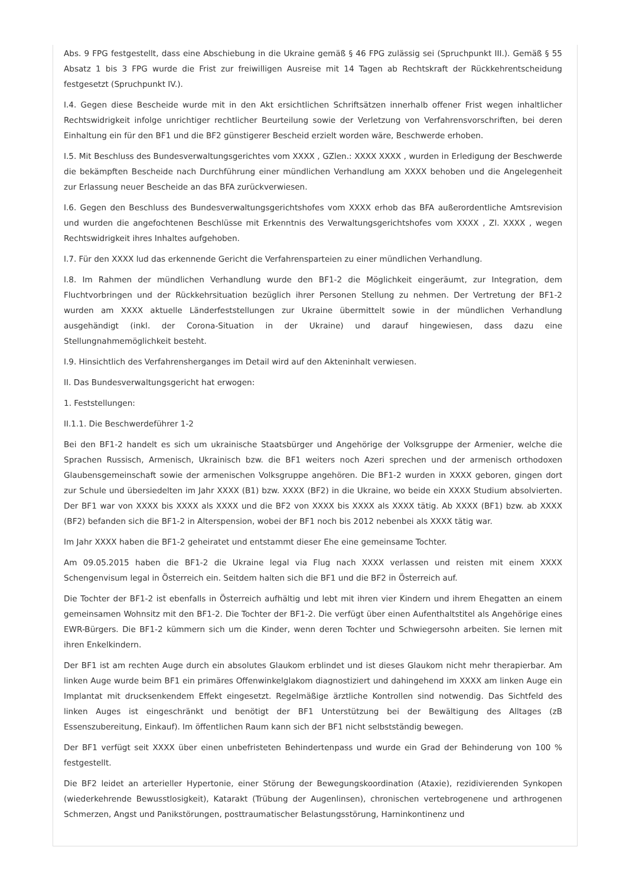Abs. 9 FPG festgestellt, dass eine Abschiebung in die Ukraine gemäß § 46 FPG zulässig sei (Spruchpunkt III.). Gemäß § 55 Absatz 1 bis 3 FPG wurde die Frist zur freiwilligen Ausreise mit 14 Tagen ab Rechtskraft der Rückkehrentscheidung festgesetzt (Spruchpunkt IV.).
I.4. Gegen diese Bescheide wurde mit in den Akt ersichtlichen Schriftsätzen innerhalb offener Frist wegen inhaltlicher Rechtswidrigkeit infolge unrichtiger rechtlicher Beurteilung sowie der Verletzung von Verfahrensvorschriften, bei deren Einhaltung ein für den BF1 und die BF2 günstigerer Bescheid erzielt worden wäre, Beschwerde erhoben.
I.5. Mit Beschluss des Bundesverwaltungsgerichtes vom XXXX , GZlen.: XXXX XXXX , wurden in Erledigung der Beschwerde die bekämpften Bescheide nach Durchführung einer mündlichen Verhandlung am XXXX behoben und die Angelegenheit zur Erlassung neuer Bescheide an das BFA zurückverwiesen.
I.6. Gegen den Beschluss des Bundesverwaltungsgerichtshofes vom XXXX erhob das BFA außerordentliche Amtsrevision und wurden die angefochtenen Beschlüsse mit Erkenntnis des Verwaltungsgerichtshofes vom XXXX , Zl. XXXX , wegen Rechtswidrigkeit ihres Inhaltes aufgehoben.
I.7. Für den XXXX lud das erkennende Gericht die Verfahrensparteien zu einer mündlichen Verhandlung.
I.8. Im Rahmen der mündlichen Verhandlung wurde den BF1-2 die Möglichkeit eingeräumt, zur Integration, dem Fluchtvorbringen und der Rückkehrsituation bezüglich ihrer Personen Stellung zu nehmen. Der Vertretung der BF1-2 wurden am XXXX aktuelle Länderfeststellungen zur Ukraine übermittelt sowie in der mündlichen Verhandlung ausgehändigt (inkl. der Corona-Situation in der Ukraine) und darauf hingewiesen, dass dazu eine Stellungnahmemöglichkeit besteht.
I.9. Hinsichtlich des Verfahrensherganges im Detail wird auf den Akteninhalt verwiesen.
II. Das Bundesverwaltungsgericht hat erwogen:
1. Feststellungen:
II.1.1. Die Beschwerdeführer 1-2
Bei den BF1-2 handelt es sich um ukrainische Staatsbürger und Angehörige der Volksgruppe der Armenier, welche die Sprachen Russisch, Armenisch, Ukrainisch bzw. die BF1 weiters noch Azeri sprechen und der armenisch orthodoxen Glaubensgemeinschaft sowie der armenischen Volksgruppe angehören. Die BF1-2 wurden in XXXX geboren, gingen dort zur Schule und übersiedelten im Jahr XXXX (B1) bzw. XXXX (BF2) in die Ukraine, wo beide ein XXXX Studium absolvierten. Der BF1 war von XXXX bis XXXX als XXXX und die BF2 von XXXX bis XXXX als XXXX tätig. Ab XXXX (BF1) bzw. ab XXXX (BF2) befanden sich die BF1-2 in Alterspension, wobei der BF1 noch bis 2012 nebenbei als XXXX tätig war.
Im Jahr XXXX haben die BF1-2 geheiratet und entstammt dieser Ehe eine gemeinsame Tochter.
Am 09.05.2015 haben die BF1-2 die Ukraine legal via Flug nach XXXX verlassen und reisten mit einem XXXX Schengenvisum legal in Österreich ein. Seitdem halten sich die BF1 und die BF2 in Österreich auf.
Die Tochter der BF1-2 ist ebenfalls in Österreich aufhältig und lebt mit ihren vier Kindern und ihrem Ehegatten an einem gemeinsamen Wohnsitz mit den BF1-2. Die Tochter der BF1-2. Die verfügt über einen Aufenthaltstitel als Angehörige eines EWR-Bürgers. Die BF1-2 kümmern sich um die Kinder, wenn deren Tochter und Schwiegersohn arbeiten. Sie lernen mit ihren Enkelkindern.
Der BF1 ist am rechten Auge durch ein absolutes Glaukom erblindet und ist dieses Glaukom nicht mehr therapierbar. Am linken Auge wurde beim BF1 ein primäres Offenwinkelglakom diagnostiziert und dahingehend im XXXX am linken Auge ein Implantat mit drucksenkendem Effekt eingesetzt. Regelmäßige ärztliche Kontrollen sind notwendig. Das Sichtfeld des linken Auges ist eingeschränkt und benötigt der BF1 Unterstützung bei der Bewältigung des Alltages (zB Essenszubereitung, Einkauf). Im öffentlichen Raum kann sich der BF1 nicht selbstständig bewegen.
Der BF1 verfügt seit XXXX über einen unbefristeten Behindertenpass und wurde ein Grad der Behinderung von 100 % festgestellt.
Die BF2 leidet an arterieller Hypertonie, einer Störung der Bewegungskoordination (Ataxie), rezidivierenden Synkopen (wiederkehrende Bewusstlosigkeit), Katarakt (Trübung der Augenlinsen), chronischen vertebrogenene und arthrogenen Schmerzen, Angst und Panikstörungen, posttraumatischer Belastungsstörung, Harninkontinenz und